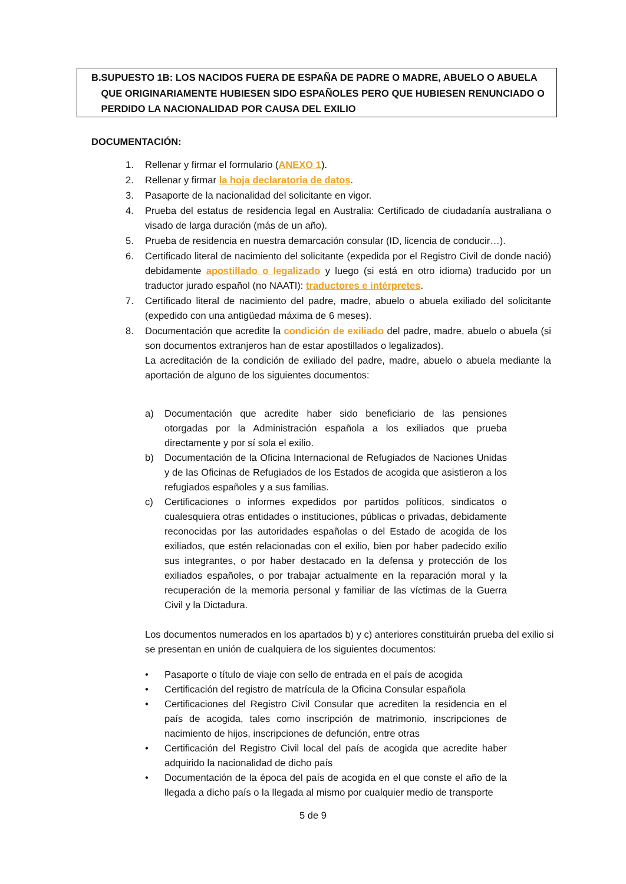B. SUPUESTO 1B: LOS NACIDOS FUERA DE ESPAÑA DE PADRE O MADRE, ABUELO O ABUELA QUE ORIGINARIAMENTE HUBIESEN SIDO ESPAÑOLES PERO QUE HUBIESEN RENUNCIADO O PERDIDO LA NACIONALIDAD POR CAUSA DEL EXILIO
DOCUMENTACIÓN:
1. Rellenar y firmar el formulario (ANEXO 1).
2. Rellenar y firmar la hoja declaratoria de datos.
3. Pasaporte de la nacionalidad del solicitante en vigor.
4. Prueba del estatus de residencia legal en Australia: Certificado de ciudadanía australiana o visado de larga duración (más de un año).
5. Prueba de residencia en nuestra demarcación consular (ID, licencia de conducir…).
6. Certificado literal de nacimiento del solicitante (expedida por el Registro Civil de donde nació) debidamente apostillado o legalizado y luego (si está en otro idioma) traducido por un traductor jurado español (no NAATI): traductores e intérpretes.
7. Certificado literal de nacimiento del padre, madre, abuelo o abuela exiliado del solicitante (expedido con una antigüedad máxima de 6 meses).
8. Documentación que acredite la condición de exiliado del padre, madre, abuelo o abuela (si son documentos extranjeros han de estar apostillados o legalizados).
La acreditación de la condición de exiliado del padre, madre, abuelo o abuela mediante la aportación de alguno de los siguientes documentos:
a) Documentación que acredite haber sido beneficiario de las pensiones otorgadas por la Administración española a los exiliados que prueba directamente y por sí sola el exilio.
b) Documentación de la Oficina Internacional de Refugiados de Naciones Unidas y de las Oficinas de Refugiados de los Estados de acogida que asistieron a los refugiados españoles y a sus familias.
c) Certificaciones o informes expedidos por partidos políticos, sindicatos o cualesquiera otras entidades o instituciones, públicas o privadas, debidamente reconocidas por las autoridades españolas o del Estado de acogida de los exiliados, que estén relacionadas con el exilio, bien por haber padecido exilio sus integrantes, o por haber destacado en la defensa y protección de los exiliados españoles, o por trabajar actualmente en la reparación moral y la recuperación de la memoria personal y familiar de las víctimas de la Guerra Civil y la Dictadura.
Los documentos numerados en los apartados b) y c) anteriores constituirán prueba del exilio si se presentan en unión de cualquiera de los siguientes documentos:
• Pasaporte o título de viaje con sello de entrada en el país de acogida
• Certificación del registro de matrícula de la Oficina Consular española
• Certificaciones del Registro Civil Consular que acrediten la residencia en el país de acogida, tales como inscripción de matrimonio, inscripciones de nacimiento de hijos, inscripciones de defunción, entre otras
• Certificación del Registro Civil local del país de acogida que acredite haber adquirido la nacionalidad de dicho país
• Documentación de la época del país de acogida en el que conste el año de la llegada a dicho país o la llegada al mismo por cualquier medio de transporte
5 de 9